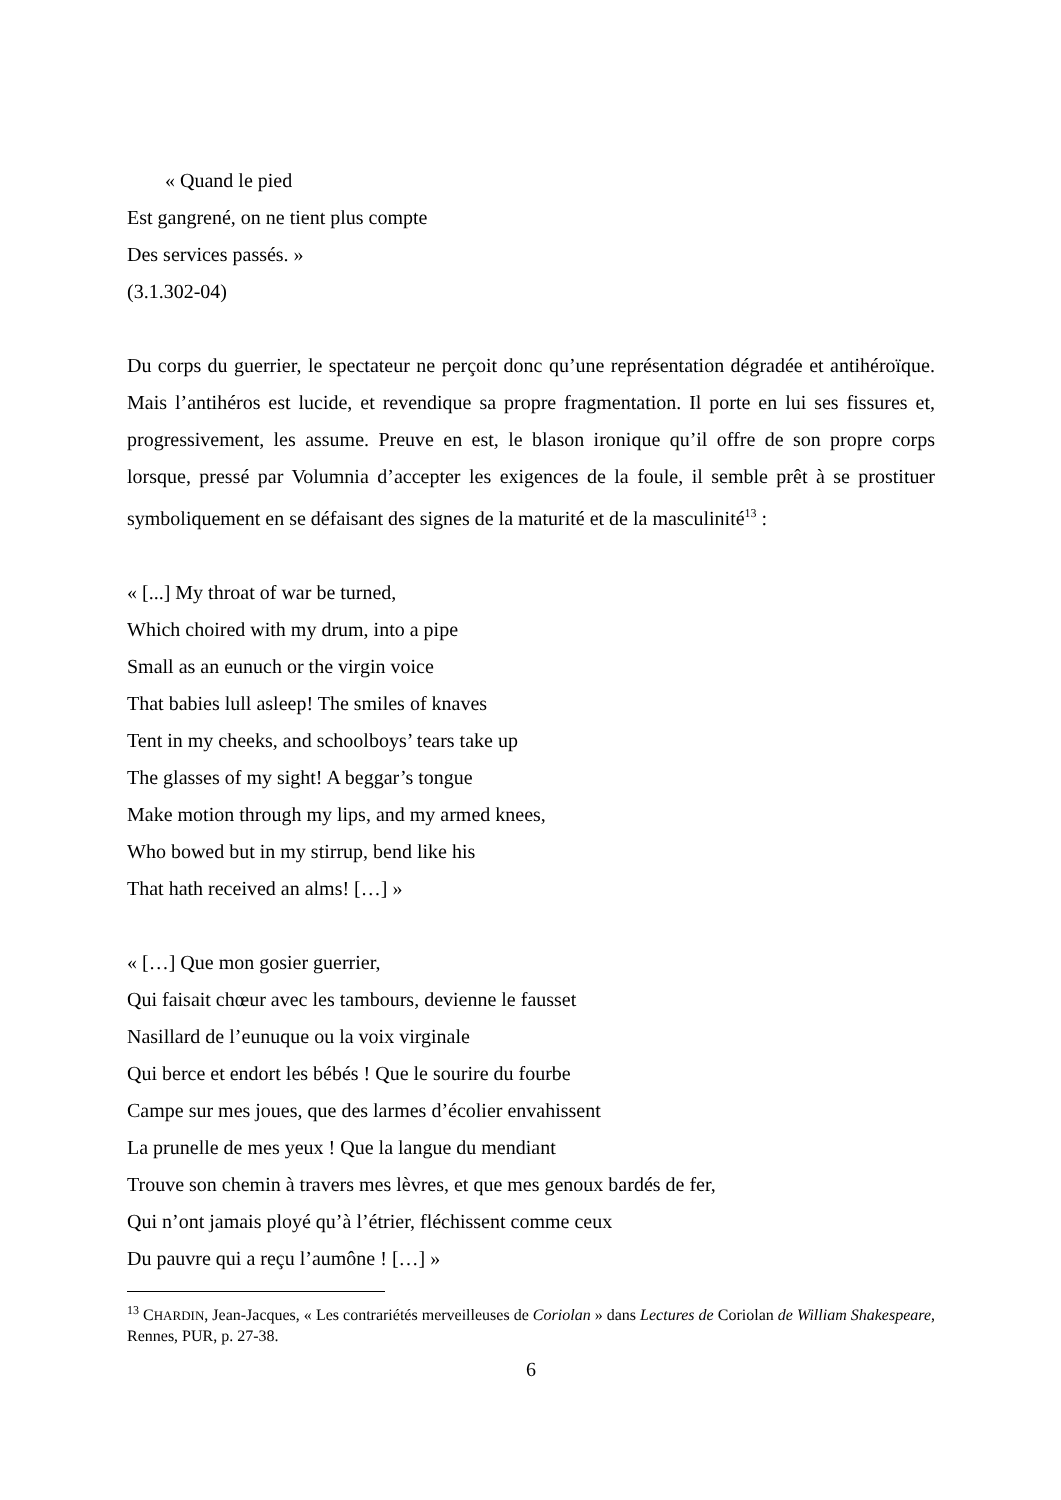« Quand le pied
Est gangrené, on ne tient plus compte
Des services passés. »
(3.1.302-04)
Du corps du guerrier, le spectateur ne perçoit donc qu’une représentation dégradée et antihéroïque. Mais l’antihéros est lucide, et revendique sa propre fragmentation. Il porte en lui ses fissures et, progressivement, les assume. Preuve en est, le blason ironique qu’il offre de son propre corps lorsque, pressé par Volumnia d’accepter les exigences de la foule, il semble prêt à se prostituer symboliquement en se défaisant des signes de la maturité et de la masculinité<sup>13</sup> :
« [...] My throat of war be turned,
Which choired with my drum, into a pipe
Small as an eunuch or the virgin voice
That babies lull asleep! The smiles of knaves
Tent in my cheeks, and schoolboys’ tears take up
The glasses of my sight! A beggar’s tongue
Make motion through my lips, and my armed knees,
Who bowed but in my stirrup, bend like his
That hath received an alms! […] »
« […] Que mon gosier guerrier,
Qui faisait chœur avec les tambours, devienne le fausset
Nasillard de l’eunuque ou la voix virginale
Qui berce et endort les bébés ! Que le sourire du fourbe
Campe sur mes joues, que des larmes d’écolier envahissent
La prunelle de mes yeux ! Que la langue du mendiant
Trouve son chemin à travers mes lèvres, et que mes genoux bardés de fer,
Qui n’ont jamais ployé qu’à l’étrier, fléchissent comme ceux
Du pauvre qui a reçu l’aumône ! […] »
<sup>13</sup> CHARDIN, Jean-Jacques, « Les contrariétés merveilleuses de Coriolan » dans Lectures de Coriolan de William Shakespeare, Rennes, PUR, p. 27-38.
6